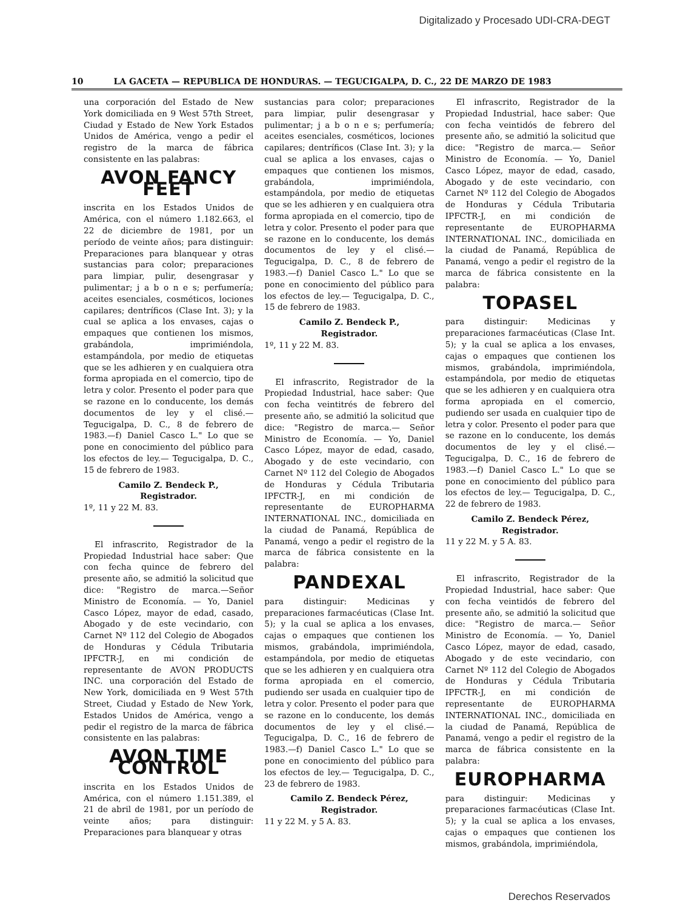Digitalizado y Procesado UDI-CRA-DEGT
10 LA GACETA — REPUBLICA DE HONDURAS. — TEGUCIGALPA, D. C., 22 DE MARZO DE 1983
una corporación del Estado de New York domiciliada en 9 West 57th Street, Ciudad y Estado de New York Estados Unidos de América, vengo a pedir el registro de la marca de fábrica consistente en las palabras:
AVON FANCY FEET
inscrita en los Estados Unidos de América, con el número 1.182.663, el 22 de diciembre de 1981, por un período de veinte años; para distinguir: Preparaciones para blanquear y otras sustancias para color; preparaciones para limpiar, pulir, desengrasar y pulimentar; j a b o n e s; perfumería; aceites esenciales, cosméticos, lociones capilares; dentríficos (Clase Int. 3); y la cual se aplica a los envases, cajas o empaques que contienen los mismos, grabándola, imprimiéndola, estampándola, por medio de etiquetas que se les adhieren y en cualquiera otra forma apropiada en el comercio, tipo de letra y color. Presento el poder para que se razone en lo conducente, los demás documentos de ley y el clisé.—Tegucigalpa, D. C., 8 de febrero de 1983.—f) Daniel Casco L." Lo que se pone en conocimiento del público para los efectos de ley.— Tegucigalpa, D. C., 15 de febrero de 1983.
Camilo Z. Bendeck P.,
Registrador.
1º, 11 y 22 M. 83.
El infrascrito, Registrador de la Propiedad Industrial hace saber: Que con fecha quince de febrero del presente año, se admitió la solicitud que dice: "Registro de marca.—Señor Ministro de Economía. — Yo, Daniel Casco López, mayor de edad, casado, Abogado y de este vecindario, con Carnet Nº 112 del Colegio de Abogados de Honduras y Cédula Tributaria IPFCTR-J, en mi condición de representante de AVON PRODUCTS INC. una corporación del Estado de New York, domiciliada en 9 West 57th Street, Ciudad y Estado de New York, Estados Unidos de América, vengo a pedir el registro de la marca de fábrica consistente en las palabras:
AVON TIME CONTROL
inscrita en los Estados Unidos de América, con el número 1.151.389, el 21 de abril de 1981, por un período de veinte años; para distinguir: Preparaciones para blanquear y otras
sustancias para color; preparaciones para limpiar, pulir desengrasar y pulimentar; j a b o n e s; perfumería; aceites esenciales, cosméticos, lociones capilares; dentríficos (Clase Int. 3); y la cual se aplica a los envases, cajas o empaques que contienen los mismos, grabándola, imprimiéndola, estampándola, por medio de etiquetas que se les adhieren y en cualquiera otra forma apropiada en el comercio, tipo de letra y color. Presento el poder para que se razone en lo conducente, los demás documentos de ley y el clisé.—Tegucigalpa, D. C., 8 de febrero de 1983.—f) Daniel Casco L." Lo que se pone en conocimiento del público para los efectos de ley.— Tegucigalpa, D. C., 15 de febrero de 1983.
Camilo Z. Bendeck P.,
Registrador.
1º, 11 y 22 M. 83.
El infrascrito, Registrador de la Propiedad Industrial, hace saber: Que con fecha veintitrés de febrero del presente año, se admitió la solicitud que dice: "Registro de marca.— Señor Ministro de Economía. — Yo, Daniel Casco López, mayor de edad, casado, Abogado y de este vecindario, con Carnet Nº 112 del Colegio de Abogados de Honduras y Cédula Tributaria IPFCTR-J, en mi condición de representante de EUROPHARMA INTERNATIONAL INC., domiciliada en la ciudad de Panamá, República de Panamá, vengo a pedir el registro de la marca de fábrica consistente en la palabra:
PANDEXAL
para distinguir: Medicinas y preparaciones farmacéuticas (Clase Int. 5); y la cual se aplica a los envases, cajas o empaques que contienen los mismos, grabándola, imprimiéndola, estampándola, por medio de etiquetas que se les adhieren y en cualquiera otra forma apropiada en el comercio, pudiendo ser usada en cualquier tipo de letra y color. Presento el poder para que se razone en lo conducente, los demás documentos de ley y el clisé.—Tegucigalpa, D. C., 16 de febrero de 1983.—f) Daniel Casco L." Lo que se pone en conocimiento del público para los efectos de ley.— Tegucigalpa, D. C., 23 de febrero de 1983.
Camilo Z. Bendeck Pérez,
Registrador.
11 y 22 M. y 5 A. 83.
El infrascrito, Registrador de la Propiedad Industrial, hace saber: Que con fecha veintidós de febrero del presente año, se admitió la solicitud que dice: "Registro de marca.— Señor Ministro de Economía. — Yo, Daniel Casco López, mayor de edad, casado, Abogado y de este vecindario, con Carnet Nº 112 del Colegio de Abogados de Honduras y Cédula Tributaria IPFCTR-J, en mi condición de representante de EUROPHARMA INTERNATIONAL INC., domiciliada en la ciudad de Panamá, República de Panamá, vengo a pedir el registro de la marca de fábrica consistente en la palabra:
TOPASEL
para distinguir: Medicinas y preparaciones farmacéuticas (Clase Int. 5); y la cual se aplica a los envases, cajas o empaques que contienen los mismos, grabándola, imprimiéndola, estampándola, por medio de etiquetas que se les adhieren y en cualquiera otra forma apropiada en el comercio, pudiendo ser usada en cualquier tipo de letra y color. Presento el poder para que se razone en lo conducente, los demás documentos de ley y el clisé.—Tegucigalpa, D. C., 16 de febrero de 1983.—f) Daniel Casco L." Lo que se pone en conocimiento del público para los efectos de ley.— Tegucigalpa, D. C., 22 de febrero de 1983.
Camilo Z. Bendeck Pérez,
Registrador.
11 y 22 M. y 5 A. 83.
El infrascrito, Registrador de la Propiedad Industrial, hace saber: Que con fecha veintidós de febrero del presente año, se admitió la solicitud que dice: "Registro de marca.— Señor Ministro de Economía. — Yo, Daniel Casco López, mayor de edad, casado, Abogado y de este vecindario, con Carnet Nº 112 del Colegio de Abogados de Honduras y Cédula Tributaria IPFCTR-J, en mi condición de representante de EUROPHARMA INTERNATIONAL INC., domiciliada en la ciudad de Panamá, República de Panamá, vengo a pedir el registro de la marca de fábrica consistente en la palabra:
EUROPHARMA
para distinguir: Medicinas y preparaciones farmacéuticas (Clase Int. 5); y la cual se aplica a los envases, cajas o empaques que contienen los mismos, grabándola, imprimiéndola,
Derechos Reservados